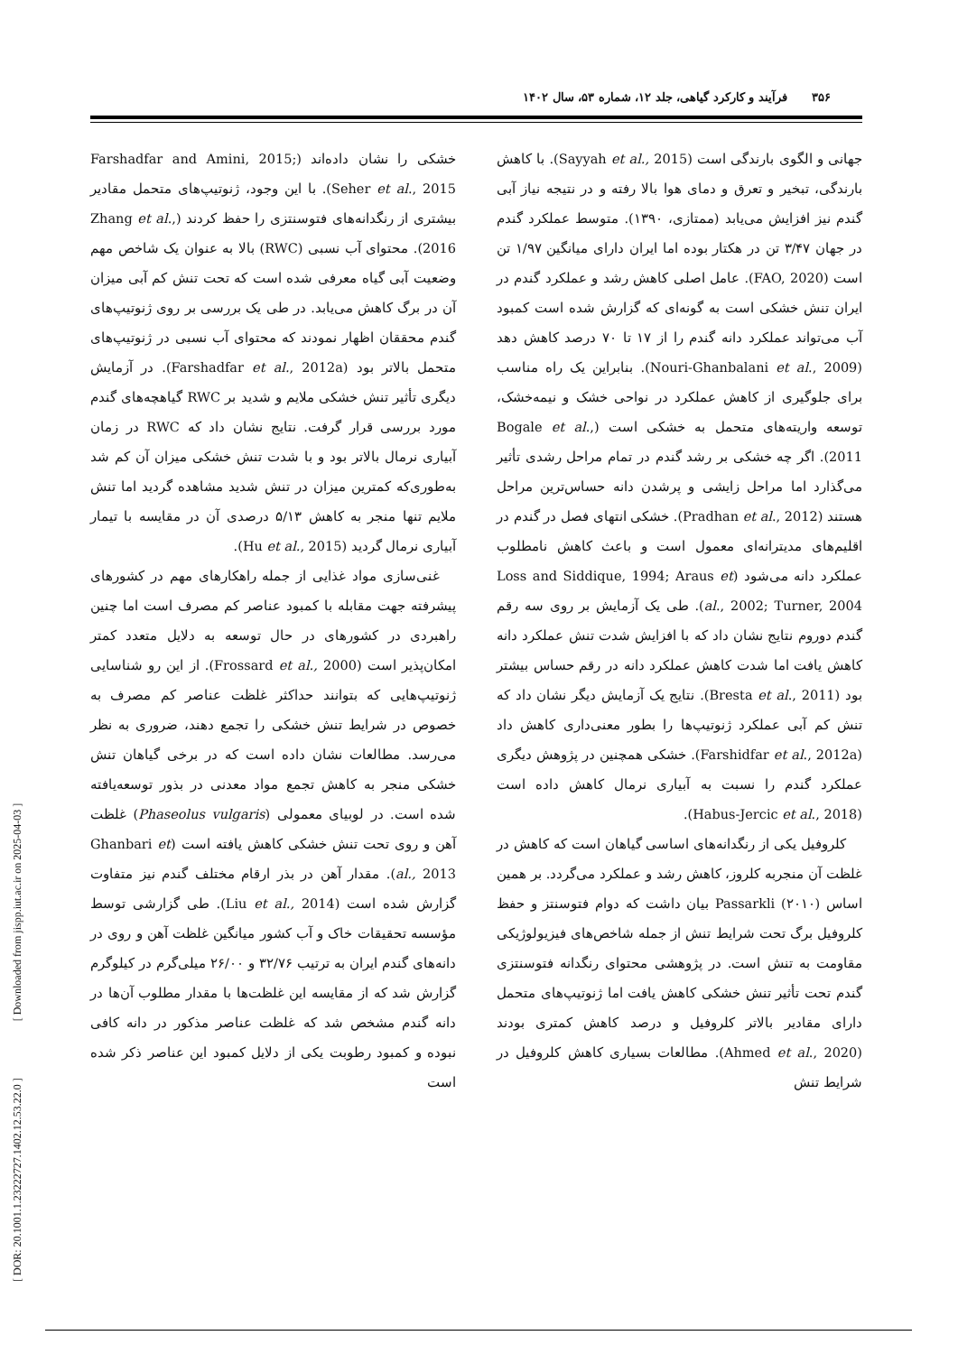۳۵۶ فرآیند و کارکرد گیاهی، جلد ۱۲، شماره ۵۳، سال ۱۴۰۲
جهانی و الگوی بارندگی است (Sayyah et al., 2015). با کاهش بارندگی، تبخیر و تعرق و دمای هوا بالا رفته و در نتیجه نیاز آبی گندم نیز افزایش می‌یابد (ممتازی، ۱۳۹۰). متوسط عملکرد گندم در جهان ۳/۴۷ تن در هکتار بوده اما ایران دارای میانگین ۱/۹۷ تن است (FAO, 2020). عامل اصلی کاهش رشد و عملکرد گندم در ایران تنش خشکی است به گونه‌ای که گزارش شده است کمبود آب می‌تواند عملکرد دانه گندم را از ۱۷ تا ۷۰ درصد کاهش دهد (Nouri-Ghanbalani et al., 2009). بنابراین یک راه مناسب برای جلوگیری از کاهش عملکرد در نواحی خشک و نیمه‌خشک، توسعه واریته‌های متحمل به خشکی است (Bogale et al., 2011). اگر چه خشکی بر رشد گندم در تمام مراحل رشدی تأثیر می‌گذارد اما مراحل زایشی و پرشدن دانه حساس‌ترین مراحل هستند (Pradhan et al., 2012). خشکی انتهای فصل در گندم در اقلیم‌های مدیترانه‌ای معمول است و باعث کاهش نامطلوب عملکرد دانه می‌شود (Loss and Siddique, 1994; Araus et al., 2002; Turner, 2004). طی یک آزمایش بر روی سه رقم گندم دوروم نتایج نشان داد که با افزایش شدت تنش عملکرد دانه کاهش یافت اما شدت کاهش عملکرد دانه در رقم حساس بیشتر بود (Bresta et al., 2011). نتایج یک آزمایش دیگر نشان داد که تنش کم آبی عملکرد ژنوتیپ‌ها را بطور معنی‌داری کاهش داد (Farshidfar et al., 2012a). خشکی همچنین در پژوهش دیگری عملکرد گندم را نسبت به آبیاری نرمال کاهش داده است (Habus-Jercic et al., 2018).
کلروفیل یکی از رنگدانه‌های اساسی گیاهان است که کاهش در غلظت آن منجربه کلروز، کاهش رشد و عملکرد می‌گردد. بر همین اساس Passarkli (۲۰۱۰) بیان داشت که دوام فتوسنتز و حفظ کلروفیل برگ تحت شرایط تنش از جمله شاخص‌های فیزیولوژیکی مقاومت به تنش است. در پژوهشی محتوای رنگدانه فتوسنتزی گندم تحت تأثیر تنش خشکی کاهش یافت اما ژنوتیپ‌های متحمل دارای مقادیر بالاتر کلروفیل و درصد کاهش کمتری بودند (Ahmed et al., 2020). مطالعات بسیاری کاهش کلروفیل در شرایط تنش
خشکی را نشان داده‌اند (Farshadfar and Amini, 2015; Seher et al., 2015). با این وجود، ژنوتیپ‌های متحمل مقادیر بیشتری از رنگدانه‌های فتوسنتزی را حفظ کردند (Zhang et al., 2016). محتوای آب نسبی (RWC) بالا به عنوان یک شاخص مهم وضعیت آبی گیاه معرفی شده است که تحت تنش کم آبی میزان آن در برگ کاهش می‌یابد. در طی یک بررسی بر روی ژنوتیپ‌های گندم محققان اظهار نمودند که محتوای آب نسبی در ژنوتیپ‌های متحمل بالاتر بود (Farshadfar et al., 2012a). در آزمایش دیگری تأثیر تنش خشکی ملایم و شدید بر RWC گیاهچه‌های گندم مورد بررسی قرار گرفت. نتایج نشان داد که RWC در زمان آبیاری نرمال بالاتر بود و با شدت تنش خشکی میزان آن کم شد به‌طوری‌که کمترین میزان در تنش شدید مشاهده گردید اما تنش ملایم تنها منجر به کاهش ۵/۱۳ درصدی آن در مقایسه با تیمار آبیاری نرمال گردید (Hu et al., 2015).
غنی‌سازی مواد غذایی از جمله راهکارهای مهم در کشورهای پیشرفته جهت مقابله با کمبود عناصر کم مصرف است اما چنین راهبردی در کشورهای در حال توسعه به دلایل متعدد کمتر امکان‌پذیر است (Frossard et al., 2000). از این رو شناسایی ژنوتیپ‌هایی که بتوانند حداکثر غلظت عناصر کم مصرف به خصوص در شرایط تنش خشکی را تجمع دهند، ضروری به نظر می‌رسد. مطالعات نشان داده است که در برخی گیاهان تنش خشکی منجر به کاهش تجمع مواد معدنی در بذور توسعه‌یافته شده است. در لوبیای معمولی (Phaseolus vulgaris) غلظت آهن و روی تحت تنش خشکی کاهش یافته است (Ghanbari et al., 2013). مقدار آهن در بذر ارقام مختلف گندم نیز متفاوت گزارش شده است (Liu et al., 2014). طی گزارشی توسط مؤسسه تحقیقات خاک و آب کشور میانگین غلظت آهن و روی در دانه‌های گندم ایران به ترتیب ۳۲/۷۶ و ۲۶/۰۰ میلی‌گرم در کیلوگرم گزارش شد که از مقایسه این غلظت‌ها با مقدار مطلوب آن‌ها در دانه گندم مشخص شد که غلظت عناصر مذکور در دانه کافی نبوده و کمبود رطوبت یکی از دلایل کمبود این عناصر ذکر شده است
[ DOR: 20.1001.1.23222727.1402.12.53.22.0 ] [ Downloaded from jispp.iut.ac.ir on 2025-04-03 ]